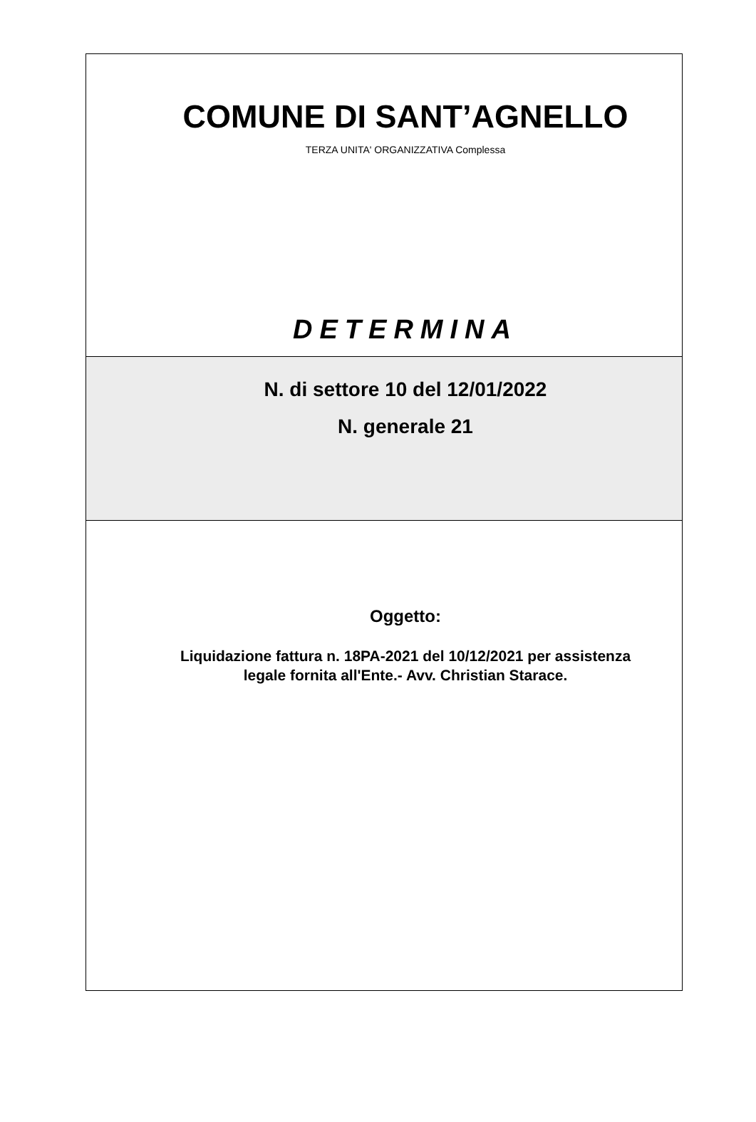COMUNE DI SANT’AGNELLO
TERZA UNITA' ORGANIZZATIVA Complessa
DETERMINA
N. di settore 10 del 12/01/2022
N. generale 21
Oggetto:
Liquidazione fattura n. 18PA-2021 del 10/12/2021 per assistenza
legale fornita all'Ente.- Avv. Christian Starace.